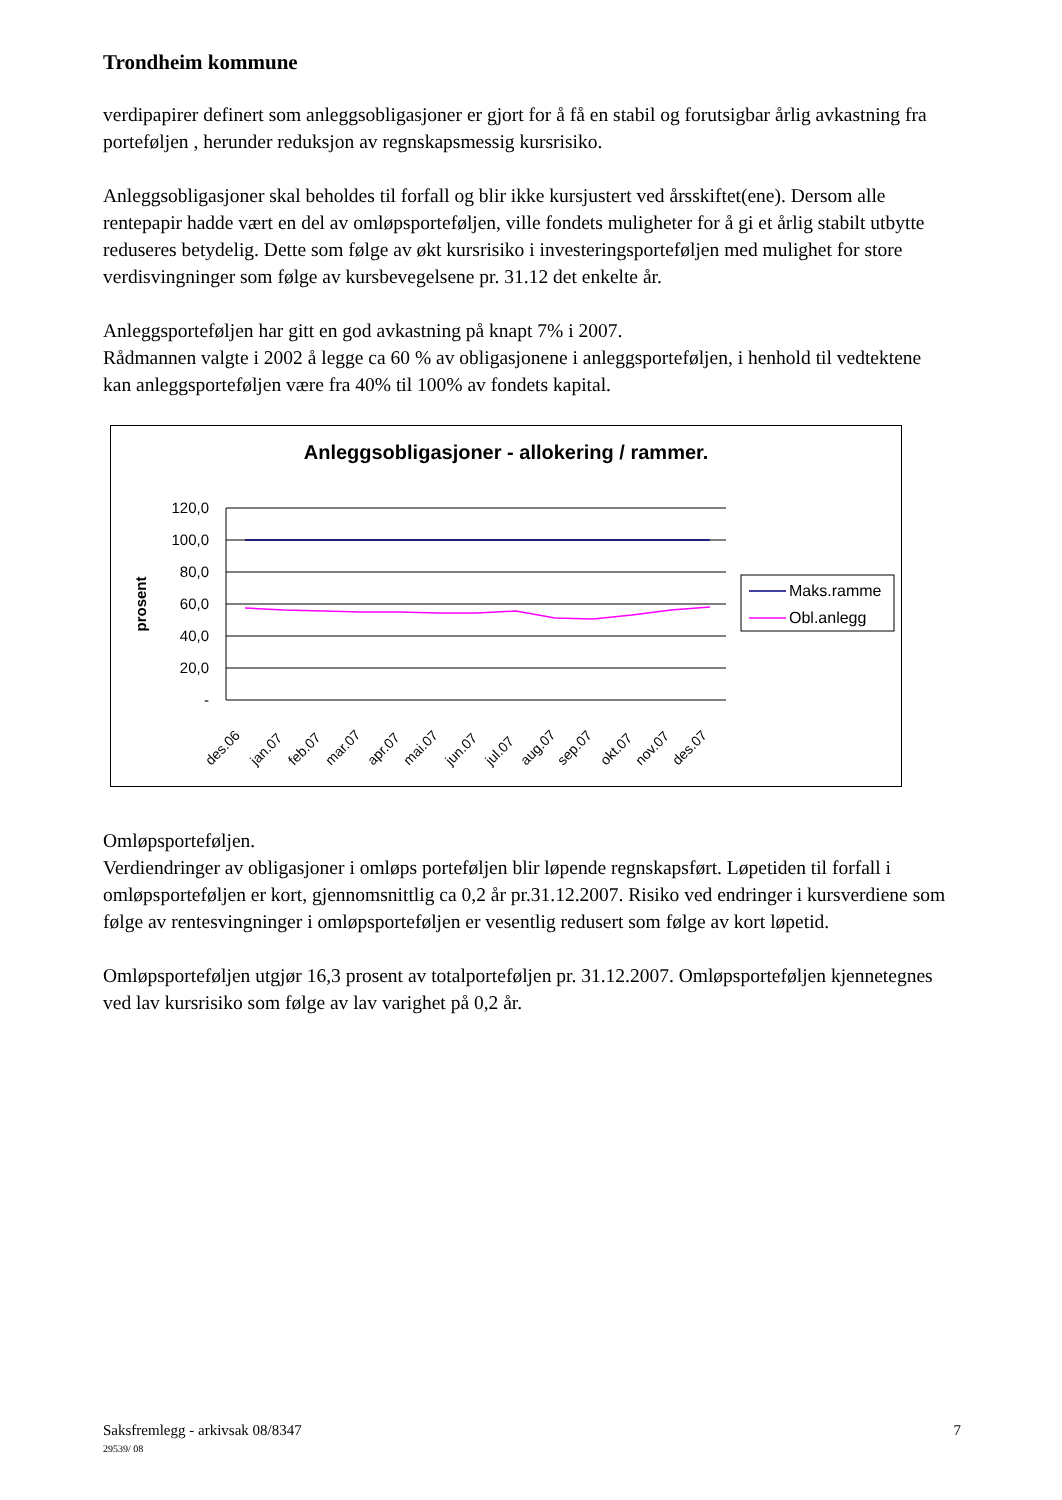Trondheim kommune
verdipapirer definert som anleggsobligasjoner er gjort for å få en stabil og forutsigbar årlig avkastning fra porteføljen , herunder reduksjon av regnskapsmessig kursrisiko.
Anleggsobligasjoner skal beholdes til forfall og blir ikke kursjustert ved årsskiftet(ene). Dersom alle rentepapir hadde vært en del av omløpsporteføljen, ville fondets muligheter for å gi et årlig stabilt utbytte reduseres betydelig. Dette som følge av økt kursrisiko i investeringsporteføljen med mulighet for store verdisvingninger som følge av kursbevegelsene pr. 31.12 det enkelte år.
Anleggsporteføljen har gitt en god avkastning på knapt 7% i 2007.
Rådmannen valgte i 2002 å legge ca 60 % av obligasjonene i anleggsporteføljen, i henhold til vedtektene kan anleggsporteføljen være fra 40% til 100% av fondets kapital.
Anleggsobligasjoner - allokering / rammer.
prosent
120,0
100,0
80,0
60,0
40,0
20,0
-
des.06
jan.07
feb.07
mar.07
apr.07
mai.07
jun.07
jul.07
aug.07
sep.07
okt.07
nov.07
des.07
Maks.ramme
Obl.anlegg
Omløpsporteføljen.
Verdiendringer av obligasjoner i omløps porteføljen blir løpende regnskapsført. Løpetiden til forfall i omløpsporteføljen er kort, gjennomsnittlig ca 0,2 år pr.31.12.2007. Risiko ved endringer i kursverdiene som følge av rentesvingninger i omløpsporteføljen er vesentlig redusert som følge av kort løpetid.
Omløpsporteføljen utgjør 16,3 prosent av totalporteføljen pr. 31.12.2007. Omløpsporteføljen kjennetegnes ved lav kursrisiko som følge av lav varighet på 0,2 år.
Saksfremlegg - arkivsak 08/8347 7
29539/ 08